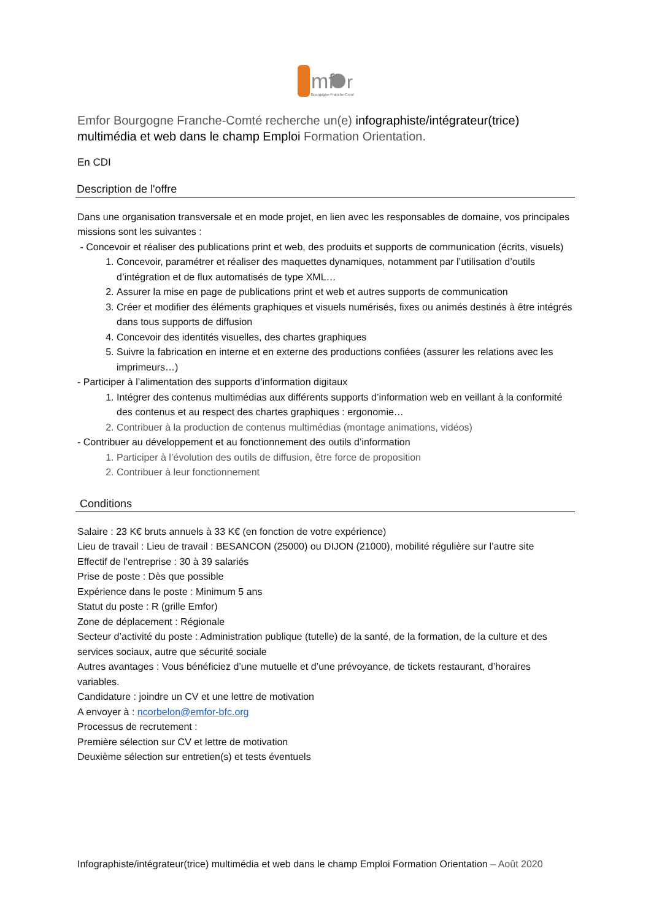mf
r
Bourgogne-Franche-Comté
Emfor Bourgogne Franche-Comté recherche un(e) infographiste/intégrateur(trice) multimédia et web dans le champ Emploi Formation Orientation.
En CDI
Description de l'offre
Dans une organisation transversale et en mode projet, en lien avec les responsables de domaine, vos principales missions sont les suivantes :
- Concevoir et réaliser des publications print et web, des produits et supports de communication (écrits, visuels)
1. Concevoir, paramétrer et réaliser des maquettes dynamiques, notamment par l’utilisation d’outils d’intégration et de flux automatisés de type XML…
2. Assurer la mise en page de publications print et web et autres supports de communication
3. Créer et modifier des éléments graphiques et visuels numérisés, fixes ou animés destinés à être intégrés dans tous supports de diffusion
4. Concevoir des identités visuelles, des chartes graphiques
5. Suivre la fabrication en interne et en externe des productions confiées (assurer les relations avec les imprimeurs…)
- Participer à l’alimentation des supports d’information digitaux
1. Intégrer des contenus multimédias aux différents supports d’information web en veillant à la conformité des contenus et au respect des chartes graphiques : ergonomie…
2. Contribuer à la production de contenus multimédias (montage animations, vidéos)
- Contribuer au développement et au fonctionnement des outils d’information
1. Participer à l’évolution des outils de diffusion, être force de proposition
2. Contribuer à leur fonctionnement
Conditions
Salaire : 23 K€ bruts annuels à 33 K€ (en fonction de votre expérience)
Lieu de travail : Lieu de travail : BESANCON (25000) ou DIJON (21000), mobilité régulière sur l’autre site
Effectif de l'entreprise : 30 à 39 salariés
Prise de poste : Dès que possible
Expérience dans le poste : Minimum 5 ans
Statut du poste : R (grille Emfor)
Zone de déplacement : Régionale
Secteur d’activité du poste : Administration publique (tutelle) de la santé, de la formation, de la culture et des services sociaux, autre que sécurité sociale
Autres avantages : Vous bénéficiez d’une mutuelle et d’une prévoyance, de tickets restaurant, d’horaires variables.
Candidature : joindre un CV et une lettre de motivation
A envoyer à : ncorbelon@emfor-bfc.org
Processus de recrutement :
Première sélection sur CV et lettre de motivation
Deuxième sélection sur entretien(s) et tests éventuels
Infographiste/intégrateur(trice) multimédia et web dans le champ Emploi Formation Orientation – Août 2020